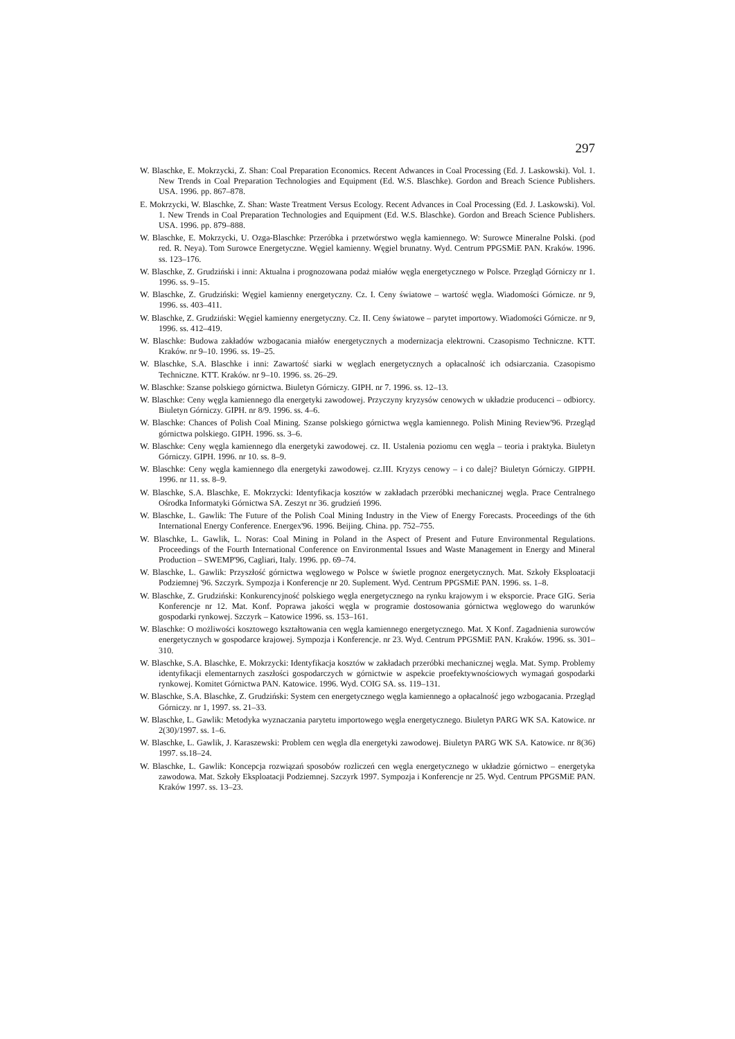297
W. Blaschke, E. Mokrzycki, Z. Shan: Coal Preparation Economics. Recent Adwances in Coal Processing (Ed. J. Laskowski). Vol. 1. New Trends in Coal Preparation Technologies and Equipment (Ed. W.S. Blaschke). Gordon and Breach Science Publishers. USA. 1996. pp. 867–878.
E. Mokrzycki, W. Blaschke, Z. Shan: Waste Treatment Versus Ecology. Recent Advances in Coal Processing (Ed. J. Laskowski). Vol. 1. New Trends in Coal Preparation Technologies and Equipment (Ed. W.S. Blaschke). Gordon and Breach Science Publishers. USA. 1996. pp. 879–888.
W. Blaschke, E. Mokrzycki, U. Ozga-Blaschke: Przeróbka i przetwórstwo węgla kamiennego. W: Surowce Mineralne Polski. (pod red. R. Neya). Tom Surowce Energetyczne. Węgiel kamienny. Węgiel brunatny. Wyd. Centrum PPGSMiE PAN. Kraków. 1996. ss. 123–176.
W. Blaschke, Z. Grudziński i inni: Aktualna i prognozowana podaż miałów węgla energetycznego w Polsce. Przegląd Górniczy nr 1. 1996. ss. 9–15.
W. Blaschke, Z. Grudziński: Węgiel kamienny energetyczny. Cz. I. Ceny światowe – wartość węgla. Wiadomości Górnicze. nr 9, 1996. ss. 403–411.
W. Blaschke, Z. Grudziński: Węgiel kamienny energetyczny. Cz. II. Ceny światowe – parytet importowy. Wiadomości Górnicze. nr 9, 1996. ss. 412–419.
W. Blaschke: Budowa zakładów wzbogacania miałów energetycznych a modernizacja elektrowni. Czasopismo Techniczne. KTT. Kraków. nr 9–10. 1996. ss. 19–25.
W. Blaschke, S.A. Blaschke i inni: Zawartość siarki w węglach energetycznych a opłacalność ich odsiarczania. Czasopismo Techniczne. KTT. Kraków. nr 9–10. 1996. ss. 26–29.
W. Blaschke: Szanse polskiego górnictwa. Biuletyn Górniczy. GIPH. nr 7. 1996. ss. 12–13.
W. Blaschke: Ceny węgla kamiennego dla energetyki zawodowej. Przyczyny kryzysów cenowych w układzie producenci – odbiorcy. Biuletyn Górniczy. GIPH. nr 8/9. 1996. ss. 4–6.
W. Blaschke: Chances of Polish Coal Mining. Szanse polskiego górnictwa węgla kamiennego. Polish Mining Review'96. Przegląd górnictwa polskiego. GIPH. 1996. ss. 3–6.
W. Blaschke: Ceny węgla kamiennego dla energetyki zawodowej. cz. II. Ustalenia poziomu cen węgla – teoria i praktyka. Biuletyn Górniczy. GIPH. 1996. nr 10. ss. 8–9.
W. Blaschke: Ceny węgla kamiennego dla energetyki zawodowej. cz.III. Kryzys cenowy – i co dalej? Biuletyn Górniczy. GIPPH. 1996. nr 11. ss. 8–9.
W. Blaschke, S.A. Blaschke, E. Mokrzycki: Identyfikacja kosztów w zakładach przeróbki mechanicznej węgla. Prace Centralnego Ośrodka Informatyki Górnictwa SA. Zeszyt nr 36. grudzień 1996.
W. Blaschke, L. Gawlik: The Future of the Polish Coal Mining Industry in the View of Energy Forecasts. Proceedings of the 6th International Energy Conference. Energex'96. 1996. Beijing. China. pp. 752–755.
W. Blaschke, L. Gawlik, L. Noras: Coal Mining in Poland in the Aspect of Present and Future Environmental Regulations. Proceedings of the Fourth International Conference on Environmental Issues and Waste Management in Energy and Mineral Production – SWEMP'96, Cagliari, Italy. 1996. pp. 69–74.
W. Blaschke, L. Gawlik: Przyszłość górnictwa węglowego w Polsce w świetle prognoz energetycznych. Mat. Szkoły Eksploatacji Podziemnej '96. Szczyrk. Sympozja i Konferencje nr 20. Suplement. Wyd. Centrum PPGSMiE PAN. 1996. ss. 1–8.
W. Blaschke, Z. Grudziński: Konkurencyjność polskiego węgla energetycznego na rynku krajowym i w eksporcie. Prace GIG. Seria Konferencje nr 12. Mat. Konf. Poprawa jakości węgla w programie dostosowania górnictwa węglowego do warunków gospodarki rynkowej. Szczyrk – Katowice 1996. ss. 153–161.
W. Blaschke: O możliwości kosztowego kształtowania cen węgla kamiennego energetycznego. Mat. X Konf. Zagadnienia surowców energetycznych w gospodarce krajowej. Sympozja i Konferencje. nr 23. Wyd. Centrum PPGSMiE PAN. Kraków. 1996. ss. 301–310.
W. Blaschke, S.A. Blaschke, E. Mokrzycki: Identyfikacja kosztów w zakładach przeróbki mechanicznej węgla. Mat. Symp. Problemy identyfikacji elementarnych zaszłości gospodarczych w górnictwie w aspekcie proefektywnościowych wymagań gospodarki rynkowej. Komitet Górnictwa PAN. Katowice. 1996. Wyd. COIG SA. ss. 119–131.
W. Blaschke, S.A. Blaschke, Z. Grudziński: System cen energetycznego węgla kamiennego a opłacalność jego wzbogacania. Przegląd Górniczy. nr 1, 1997. ss. 21–33.
W. Blaschke, L. Gawlik: Metodyka wyznaczania parytetu importowego węgla energetycznego. Biuletyn PARG WK SA. Katowice. nr 2(30)/1997. ss. 1–6.
W. Blaschke, L. Gawlik, J. Karaszewski: Problem cen węgla dla energetyki zawodowej. Biuletyn PARG WK SA. Katowice. nr 8(36) 1997. ss.18–24.
W. Blaschke, L. Gawlik: Koncepcja rozwiązań sposobów rozliczeń cen węgla energetycznego w układzie górnictwo – energetyka zawodowa. Mat. Szkoły Eksploatacji Podziemnej. Szczyrk 1997. Sympozja i Konferencje nr 25. Wyd. Centrum PPGSMiE PAN. Kraków 1997. ss. 13–23.